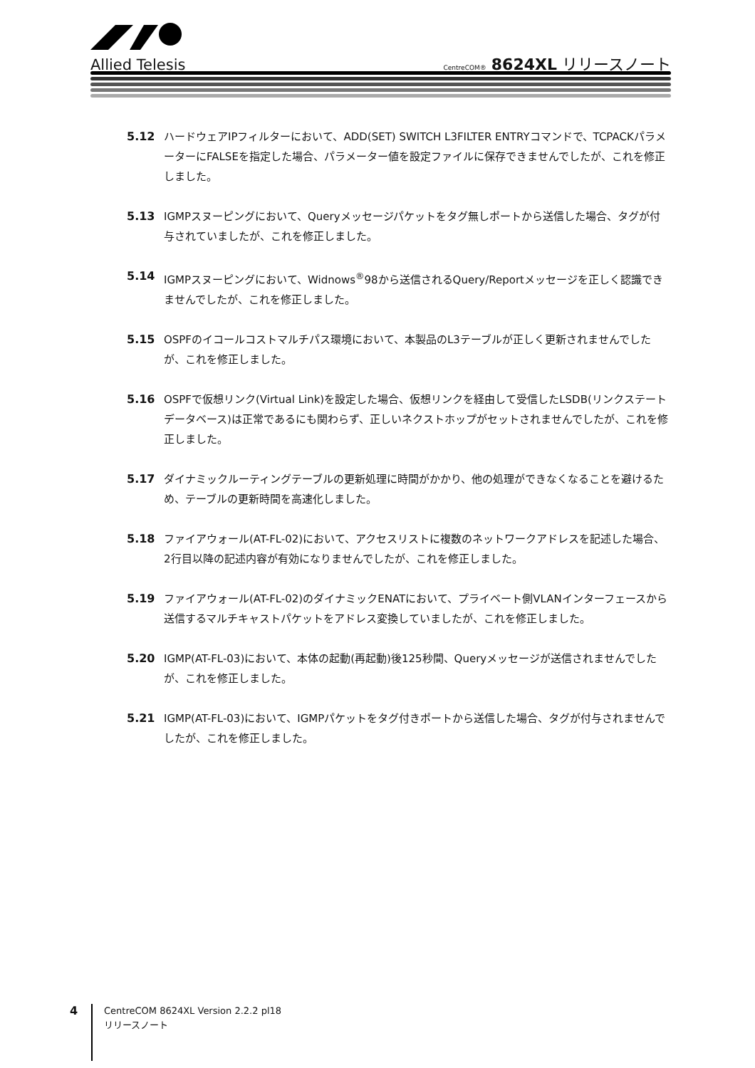Allied Telesis
CentreCOM® 8624XL リリースノート
5.12 ハードウェアIPフィルターにおいて、ADD(SET) SWITCH L3FILTER ENTRYコマンドで、TCPACKパラメーターにFALSEを指定した場合、パラメーター値を設定ファイルに保存できませんでしたが、これを修正しました。
5.13 IGMPスヌーピングにおいて、Queryメッセージパケットをタグ無しポートから送信した場合、タグが付与されていましたが、これを修正しました。
5.14 IGMPスヌーピングにおいて、Widnows<sup>®</sup>98から送信されるQuery/Reportメッセージを正しく認識できませんでしたが、これを修正しました。
5.15 OSPFのイコールコストマルチパス環境において、本製品のL3テーブルが正しく更新されませんでしたが、これを修正しました。
5.16 OSPFで仮想リンク(Virtual Link)を設定した場合、仮想リンクを経由して受信したLSDB(リンクステートデータベース)は正常であるにも関わらず、正しいネクストホップがセットされませんでしたが、これを修正しました。
5.17 ダイナミックルーティングテーブルの更新処理に時間がかかり、他の処理ができなくなることを避けるため、テーブルの更新時間を高速化しました。
5.18 ファイアウォール(AT-FL-02)において、アクセスリストに複数のネットワークアドレスを記述した場合、2行目以降の記述内容が有効になりませんでしたが、これを修正しました。
5.19 ファイアウォール(AT-FL-02)のダイナミックENATにおいて、プライベート側VLANインターフェースから送信するマルチキャストパケットをアドレス変換していましたが、これを修正しました。
5.20 IGMP(AT-FL-03)において、本体の起動(再起動)後125秒間、Queryメッセージが送信されませんでしたが、これを修正しました。
5.21 IGMP(AT-FL-03)において、IGMPパケットをタグ付きポートから送信した場合、タグが付与されませんでしたが、これを修正しました。
4
CentreCOM 8624XL Version 2.2.2 pl18
リリースノート